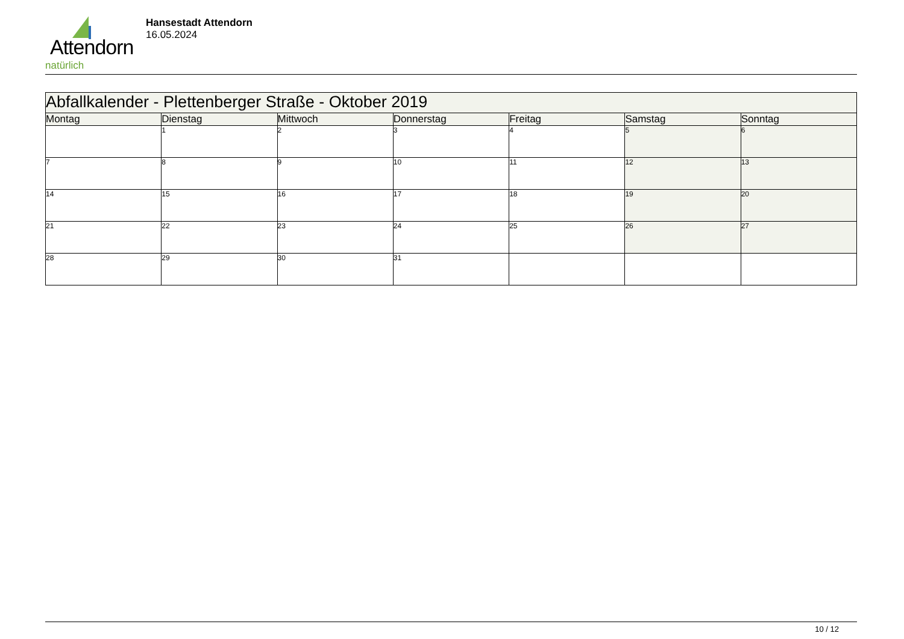Attendorn
natürlich
Hansestadt Attendorn
16.05.2024
| Abfallkalender - Plettenberger Straße - Oktober 2019 | | | | | | |
| Montag | Dienstag | Mittwoch | Donnerstag | Freitag | Samstag | Sonntag |
| | 1 | 2 | 3 | 4 | 5 | 6 |
| 7 | 8 | 9 | 10 | 11 | 12 | 13 |
| 14 | 15 | 16 | 17 | 18 | 19 | 20 |
| 21 | 22 | 23 | 24 | 25 | 26 | 27 |
| 28 | 29 | 30 | 31 | | | |
10 / 12